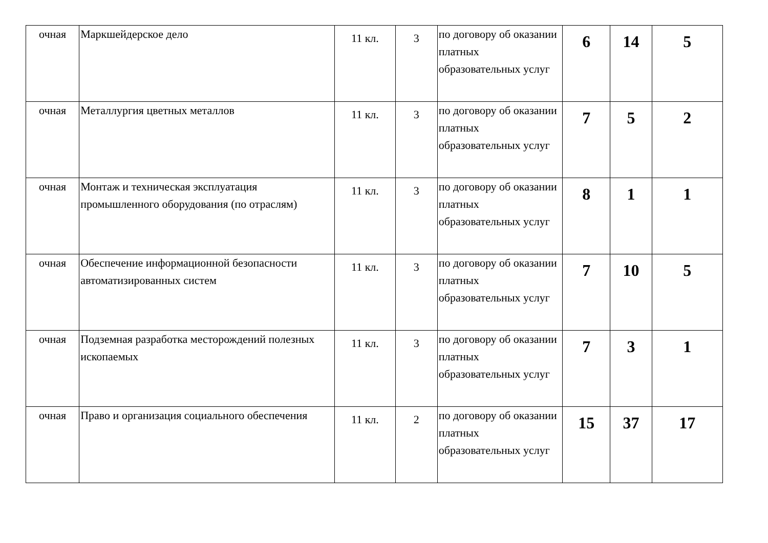| очная | Маркшейдерское дело | 11 кл. | 3 | по договору об оказании платных образовательных услуг | 6 | 14 | 5 |
| очная | Металлургия цветных металлов | 11 кл. | 3 | по договору об оказании платных образовательных услуг | 7 | 5 | 2 |
| очная | Монтаж и техническая эксплуатация промышленного оборудования (по отраслям) | 11 кл. | 3 | по договору об оказании платных образовательных услуг | 8 | 1 | 1 |
| очная | Обеспечение информационной безопасности автоматизированных систем | 11 кл. | 3 | по договору об оказании платных образовательных услуг | 7 | 10 | 5 |
| очная | Подземная разработка месторождений полезных ископаемых | 11 кл. | 3 | по договору об оказании платных образовательных услуг | 7 | 3 | 1 |
| очная | Право и организация социального обеспечения | 11 кл. | 2 | по договору об оказании платных образовательных услуг | 15 | 37 | 17 |